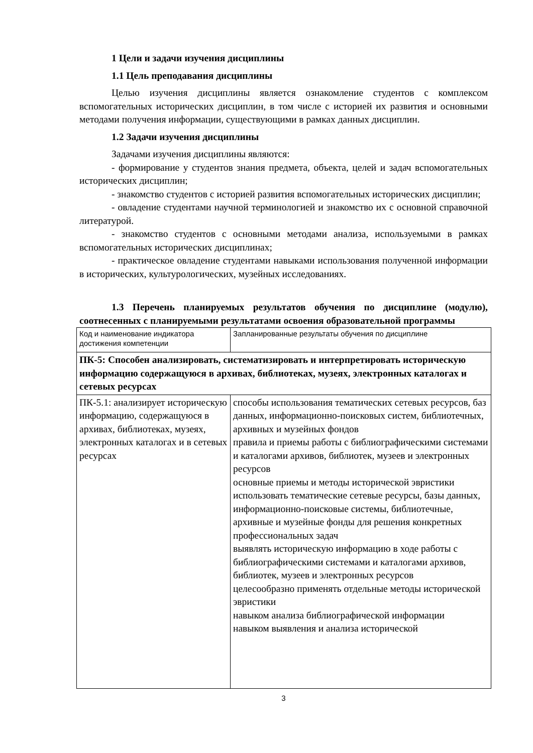1 Цели и задачи изучения дисциплины
1.1 Цель преподавания дисциплины
Целью изучения дисциплины является ознакомление студентов с комплексом вспомогательных исторических дисциплин, в том числе с историей их развития и основными методами получения информации, существующими в рамках данных дисциплин.
1.2 Задачи изучения дисциплины
Задачами изучения дисциплины являются:
- формирование у студентов знания предмета, объекта, целей и задач вспомогательных исторических дисциплин;
- знакомство студентов с историей развития вспомогательных исторических дисциплин;
- овладение студентами научной терминологией и знакомство их с основной справочной литературой.
- знакомство студентов с основными методами анализа, используемыми в рамках вспомогательных исторических дисциплинах;
- практическое овладение студентами навыками использования полученной информации в исторических, культурологических, музейных исследованиях.
1.3 Перечень планируемых результатов обучения по дисциплине (модулю), соотнесенных с планируемыми результатами освоения образовательной программы
| Код и наименование индикатора достижения компетенции | Запланированные результаты обучения по дисциплине |
| ПК-5: Способен анализировать, систематизировать и интерпретировать историческую информацию содержащуюся в архивах, библиотеках, музеях, электронных каталогах и сетевых ресурсах | |
| ПК-5.1: анализирует историческую информацию, содержащуюся в архивах, библиотеках, музеях, электронных каталогах и в сетевых ресурсах | способы использования тематических сетевых ресурсов, баз данных, информационно-поисковых систем, библиотечных, архивных и музейных фондов правила и приемы работы с библиографическими системами и каталогами архивов, библиотек, музеев и электронных ресурсов основные приемы и методы исторической эвристики использовать тематические сетевые ресурсы, базы данных, информационно-поисковые системы, библиотечные, архивные и музейные фонды для решения конкретных профессиональных задач выявлять историческую информацию в ходе работы с библиографическими системами и каталогами архивов, библиотек, музеев и электронных ресурсов целесообразно применять отдельные методы исторической эвристики навыком анализа библиографической информации навыком выявления и анализа исторической |
3